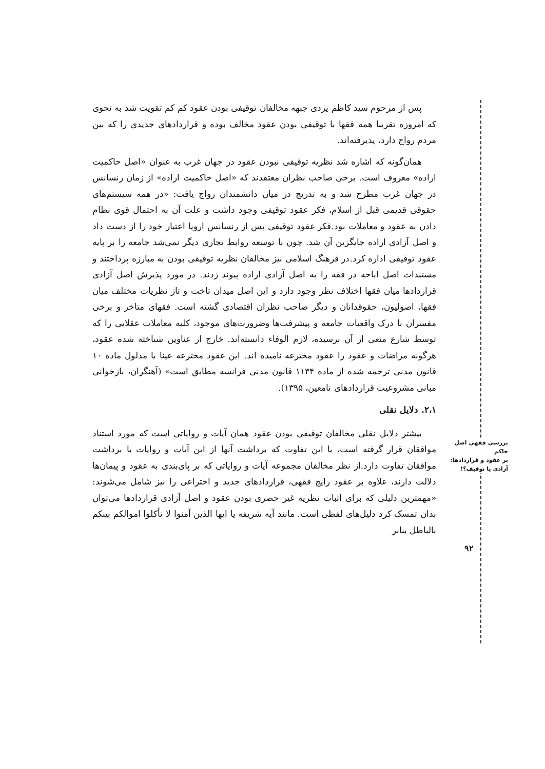بررسی فقهی اصل حاکم
بر عقود و قراردادها:
آزادی یا توقیف؟!
پس از مرحوم سید کاظم یزدی جبهه مخالفان توقیفی بودن عقود کم کم تقویت شد به نحوی که امروزه تقریبا همه فقها با توقیفی بودن عقود مخالف بوده و قراردادهای جدیدی را که بین مردم رواج دارد، پذیرفته‌اند.
همان‌گونه که اشاره شد نظریه توقیفی نبودن عقود در جهان غرب به عنوان «اصل حاکمیت اراده» معروف است. برخی صاحب نظران معتقدند که «اصل حاکمیت اراده» از زمان رنسانس در جهان غرب مطرح شد و به تدریج در میان دانشمندان رواج یافت: «در همه سیستم‌های حقوقی قدیمی قبل از اسلام، فکر عقود توقیفی وجود داشت و علت آن به احتمال قوی نظام دادن به عقود و معاملات بود.فکر عقود توقیفی پس از رنسانس اروپا اعتبار خود را از دست داد و اصل آزادی اراده جایگزین آن شد. چون با توسعه روابط تجاری دیگر نمی‌شد جامعه را بر پایه عقود توقیفی اداره کرد.در فرهنگ اسلامی نیز مخالفان نظریه توقیفی بودن به مبارزه پرداختند و مستندات اصل اباحه در فقه را به اصل آزادی اراده پیوند زدند. در مورد پذیرش اصل آزادی قراردادها میان فقها اختلاف نظر وجود دارد و این اصل میدان تاخت و تاز نظریات مختلف میان فقها، اصولیون، حقوقدانان و دیگر صاحب نظران اقتصادی گشته است. فقهای متاخر و برخی مفسران با درک واقعیات جامعه و پیشرفت‌ها وضرورت‌های موجود، کلیه معاملات عقلایی را که توسط شارع منعی از آن نرسیده، لازم الوفاء دانسته‌اند. خارج از عناوین شناخته شده عقود، هرگونه مراضات و عقود را عقود مخترعه نامیده اند. این عقود مخترعه عینا با مدلول ماده ۱۰ قانون مدنی ترجمه شده از ماده ۱۱۳۴ قانون مدنی فرانسه مطابق است» (آهنگران، بازخوانی مبانی مشروعیت قراردادهای نامعین، ۱۳۹۵).
۲،۱. دلایل نقلی
بیشتر دلایل نقلی مخالفان توقیفی بودن عقود همان آیات و روایاتی است که مورد استناد موافقان قرار گرفته است، با این تفاوت که برداشت آنها از این آیات و روایات با برداشت موافقان تفاوت دارد.از نظر مخالفان مجموعه آیات و روایاتی که بر پای‌بندی به عقود و پیمان‌ها دلالت دارند، علاوه بر عقود رایج فقهی، قراردادهای جدید و اختراعی را نیز شامل می‌شوند: «مهمترین دلیلی که برای اثبات نظریه غیر حصری بودن عقود و اصل آزادی قراردادها می‌توان بدان تمسک کرد دلیل‌های لفظی است. مانند آیه شریفه یا ایها الذین آمنوا لا تأکلوا اموالکم بینکم بالباطل بنابر
۹۲